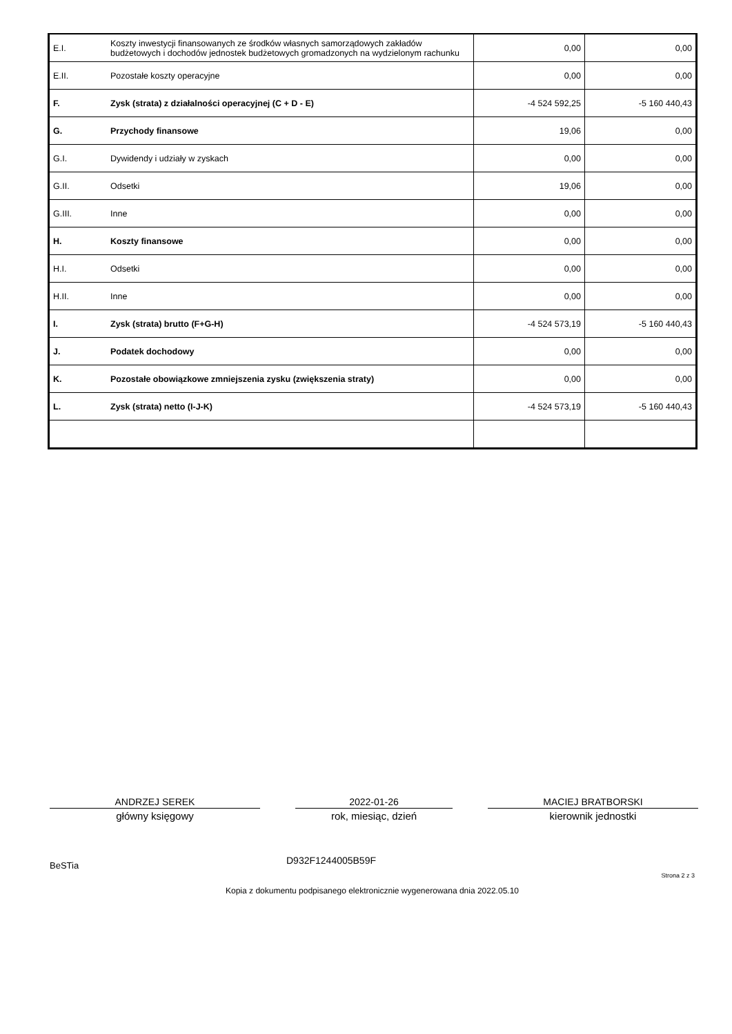| E.I. | Koszty inwestycji finansowanych ze środków własnych samorządowych zakładów budżetowych i dochodów jednostek budżetowych gromadzonych na wydzielonym rachunku | 0,00 | 0,00 |
| E.II. | Pozostałe koszty operacyjne | 0,00 | 0,00 |
| F. | Zysk (strata) z działalności operacyjnej (C + D - E) | -4 524 592,25 | -5 160 440,43 |
| G. | Przychody finansowe | 19,06 | 0,00 |
| G.I. | Dywidendy i udziały w zyskach | 0,00 | 0,00 |
| G.II. | Odsetki | 19,06 | 0,00 |
| G.III. | Inne | 0,00 | 0,00 |
| H. | Koszty finansowe | 0,00 | 0,00 |
| H.I. | Odsetki | 0,00 | 0,00 |
| H.II. | Inne | 0,00 | 0,00 |
| I. | Zysk (strata) brutto (F+G-H) | -4 524 573,19 | -5 160 440,43 |
| J. | Podatek dochodowy | 0,00 | 0,00 |
| K. | Pozostałe obowiązkowe zmniejszenia zysku (zwiększenia straty) | 0,00 | 0,00 |
| L. | Zysk (strata) netto (I-J-K) | -4 524 573,19 | -5 160 440,43 |
ANDRZEJ SEREK
główny księgowy
2022-01-26
rok, miesiąc, dzień
MACIEJ BRATBORSKI
kierownik jednostki
BeSTia D932F1244005B59F
Strona 2 z 3
Kopia z dokumentu podpisanego elektronicznie wygenerowana dnia 2022.05.10